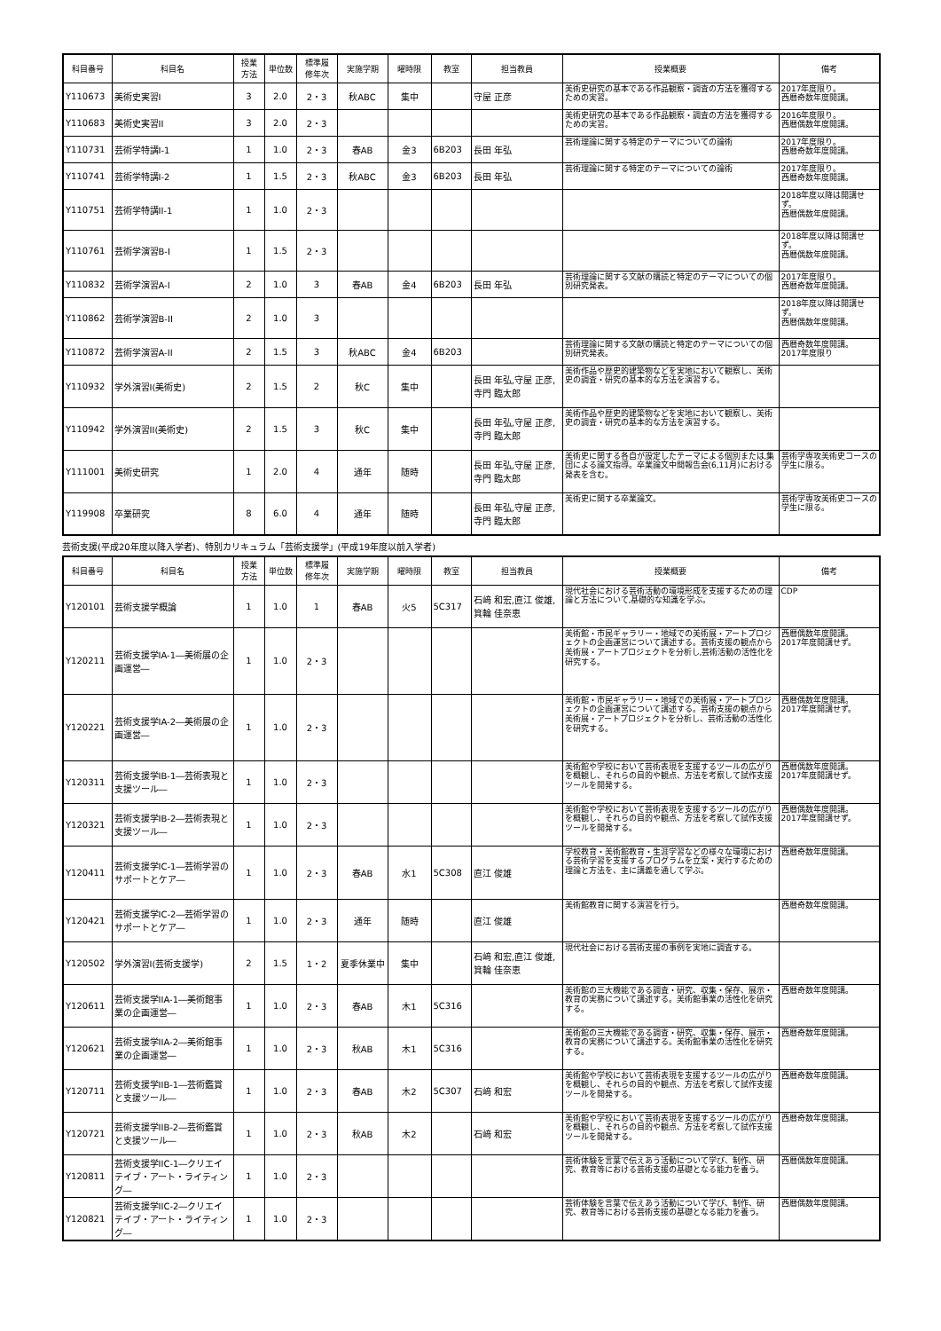| 科目番号 | 科目名 | 授業 方法 | 単位数 | 標準履 修年次 | 実施学期 | 曜時限 | 教室 | 担当教員 | 授業概要 | 備考 |
| --- | --- | --- | --- | --- | --- | --- | --- | --- | --- | --- |
| Y110673 | 美術史実習I | 3 | 2.0 | 2・3 | 秋ABC | 集中 | | 守屋 正彦 | 美術史研究の基本である作品観察・調査の方法を獲得するための実習。 | 2017年度限り。 西暦奇数年度開講。 |
| Y110683 | 美術史実習II | 3 | 2.0 | 2・3 | | | | | 美術史研究の基本である作品観察・調査の方法を獲得するための実習。 | 2016年度限り。 西暦偶数年度開講。 |
| Y110731 | 芸術学特講I-1 | 1 | 1.0 | 2・3 | 春AB | 金3 | 6B203 | 長田 年弘 | 芸術理論に関する特定のテーマについての論術 | 2017年度限り。 西暦奇数年度開講。 |
| Y110741 | 芸術学特講I-2 | 1 | 1.5 | 2・3 | 秋ABC | 金3 | 6B203 | 長田 年弘 | 芸術理論に関する特定のテーマについての論術 | 2017年度限り。 西暦奇数年度開講。 |
| Y110751 | 芸術学特講II-1 | 1 | 1.0 | 2・3 | | | | | | 2018年度以降は開講せず。 西暦偶数年度開講。 |
| Y110761 | 芸術学演習B-I | 1 | 1.5 | 2・3 | | | | | | 2018年度以降は開講せず。 西暦偶数年度開講。 |
| Y110832 | 芸術学演習A-I | 2 | 1.0 | 3 | 春AB | 金4 | 6B203 | 長田 年弘 | 芸術理論に関する文献の購読と特定のテーマについての個別研究発表。 | 2017年度限り。 西暦奇数年度開講。 |
| Y110862 | 芸術学演習B-II | 2 | 1.0 | 3 | | | | | | 2018年度以降は開講せず。 西暦偶数年度開講。 |
| Y110872 | 芸術学演習A-II | 2 | 1.5 | 3 | 秋ABC | 金4 | 6B203 | | 芸術理論に関する文献の購読と特定のテーマについての個別研究発表。 | 西暦奇数年度開講。 2017年度限り |
| Y110932 | 学外演習I(美術史) | 2 | 1.5 | 2 | 秋C | 集中 | | 長田 年弘,守屋 正彦,寺門 臨太郎 | 美術作品や歴史的建築物などを実地において観察し、美術史の調査・研究の基本的な方法を演習する。 | |
| Y110942 | 学外演習II(美術史) | 2 | 1.5 | 3 | 秋C | 集中 | | 長田 年弘,守屋 正彦,寺門 臨太郎 | 美術作品や歴史的建築物などを実地において観察し、美術史の調査・研究の基本的な方法を演習する。 | |
| Y111001 | 美術史研究 | 1 | 2.0 | 4 | 通年 | 随時 | | 長田 年弘,守屋 正彦,寺門 臨太郎 | 美術史に関する各自が設定したテーマによる個別または,集団による論文指導。卒業論文中間報告会(6,11月)における発表を含む。 | 芸術学専攻美術史コースの学生に限る。 |
| Y119908 | 卒業研究 | 8 | 6.0 | 4 | 通年 | 随時 | | 長田 年弘,守屋 正彦,寺門 臨太郎 | 美術史に関する卒業論文。 | 芸術学専攻美術史コースの学生に限る。 |
芸術支援(平成20年度以降入学者)、特別カリキュラム「芸術支援学」(平成19年度以前入学者)
| 科目番号 | 科目名 | 授業 方法 | 単位数 | 標準履 修年次 | 実施学期 | 曜時限 | 教室 | 担当教員 | 授業概要 | 備考 |
| --- | --- | --- | --- | --- | --- | --- | --- | --- | --- | --- |
| Y120101 | 芸術支援学概論 | 1 | 1.0 | 1 | 春AB | 火5 | 5C317 | 石﨑 和宏,直江 俊雄,箕輪 佳奈恵 | 現代社会における芸術活動の環境形成を支援するための理論と方法について,基礎的な知識を学ぶ。 | CDP |
| Y120211 | 芸術支援学IA-1―美術展の企画運営― | 1 | 1.0 | 2・3 | | | | | 美術館・市民ギャラリー・地域での美術展・アートプロジェクトの企画運営について講述する。芸術支援の観点から美術展・アートプロジェクトを分析し,芸術活動の活性化を研究する。 | 西暦偶数年度開講。 2017年度開講せず。 |
| Y120221 | 芸術支援学IA-2―美術展の企画運営― | 1 | 1.0 | 2・3 | | | | | 美術館・市民ギャラリー・地域での美術展・アートプロジェクトの企画運営について講述する。芸術支援の観点から美術展・アートプロジェクトを分析し、芸術活動の活性化を研究する。 | 西暦偶数年度開講。 2017年度開講せず。 |
| Y120311 | 芸術支援学IB-1―芸術表現と支援ツール― | 1 | 1.0 | 2・3 | | | | | 美術館や学校において芸術表現を支援するツールの広がりを概観し、それらの目的や観点、方法を考察して試作支援ツールを開発する。 | 西暦偶数年度開講。 2017年度開講せず。 |
| Y120321 | 芸術支援学IB-2―芸術表現と支援ツール― | 1 | 1.0 | 2・3 | | | | | 美術館や学校において芸術表現を支援するツールの広がりを概観し、それらの目的や観点、方法を考察して試作支援ツールを開発する。 | 西暦偶数年度開講。 2017年度開講せず。 |
| Y120411 | 芸術支援学IC-1―芸術学習のサポートとケア― | 1 | 1.0 | 2・3 | 春AB | 水1 | 5C308 | 直江 俊雄 | 学校教育・美術館教育・生涯学習などの様々な環境における芸術学習を支援するプログラムを立案・実行するための理論と方法を、主に講義を通して学ぶ。 | 西暦奇数年度開講。 |
| Y120421 | 芸術支援学IC-2―芸術学習のサポートとケア― | 1 | 1.0 | 2・3 | 通年 | 随時 | | 直江 俊雄 | 美術館教育に関する演習を行う。 | 西暦奇数年度開講。 |
| Y120502 | 学外演習I(芸術支援学) | 2 | 1.5 | 1・2 | 夏季休業中 | 集中 | | 石﨑 和宏,直江 俊雄,箕輪 佳奈恵 | 現代社会における芸術支援の事例を実地に調査する。 | |
| Y120611 | 芸術支援学IIA-1―美術館事業の企画運営― | 1 | 1.0 | 2・3 | 春AB | 木1 | 5C316 | | 美術館の三大機能である調査・研究、収集・保存、展示・教育の実務について講述する。美術館事業の活性化を研究する。 | 西暦奇数年度開講。 |
| Y120621 | 芸術支援学IIA-2―美術館事業の企画運営― | 1 | 1.0 | 2・3 | 秋AB | 木1 | 5C316 | | 美術館の三大機能である調査・研究、収集・保存、展示・教育の実務について講述する。美術館事業の活性化を研究する。 | 西暦奇数年度開講。 |
| Y120711 | 芸術支援学IIB-1―芸術鑑賞と支援ツール― | 1 | 1.0 | 2・3 | 春AB | 木2 | 5C307 | 石﨑 和宏 | 美術館や学校において芸術表現を支援するツールの広がりを概観し、それらの目的や観点、方法を考察して試作支援ツールを開発する。 | 西暦奇数年度開講。 |
| Y120721 | 芸術支援学IIB-2―芸術鑑賞と支援ツール― | 1 | 1.0 | 2・3 | 秋AB | 木2 | | 石﨑 和宏 | 美術館や学校において芸術表現を支援するツールの広がりを概観し、それらの目的や観点、方法を考察して試作支援ツールを開発する。 | 西暦奇数年度開講。 |
| Y120811 | 芸術支援学IIC-1―クリエイテイブ・アート・ライティング― | 1 | 1.0 | 2・3 | | | | | 芸術体験を言葉で伝えあう活動について学び、制作、研究、教育等における芸術支援の基礎となる能力を養う。 | 西暦偶数年度開講。 |
| Y120821 | 芸術支援学IIC-2―クリエイテイブ・アート・ライティング― | 1 | 1.0 | 2・3 | | | | | 芸術体験を言葉で伝えあう活動について学び、制作、研究、教育等における芸術支援の基礎となる能力を養う。 | 西暦偶数年度開講。 |